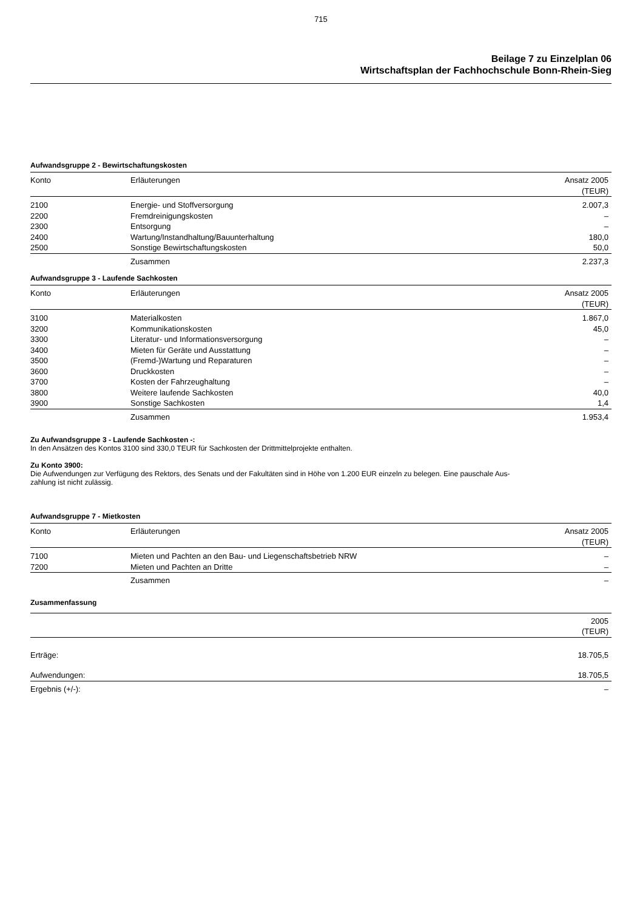715
Beilage 7 zu Einzelplan 06
Wirtschaftsplan der Fachhochschule Bonn-Rhein-Sieg
Aufwandsgruppe 2 - Bewirtschaftungskosten
| Konto | Erläuterungen | Ansatz 2005 (TEUR) |
| --- | --- | --- |
| 2100 | Energie- und Stoffversorgung | 2.007,3 |
| 2200 | Fremdreinigungskosten | – |
| 2300 | Entsorgung | – |
| 2400 | Wartung/Instandhaltung/Bauunterhaltung | 180,0 |
| 2500 | Sonstige Bewirtschaftungskosten | 50,0 |
| | Zusammen | 2.237,3 |
Aufwandsgruppe 3 - Laufende Sachkosten
| Konto | Erläuterungen | Ansatz 2005 (TEUR) |
| --- | --- | --- |
| 3100 | Materialkosten | 1.867,0 |
| 3200 | Kommunikationskosten | 45,0 |
| 3300 | Literatur- und Informationsversorgung | – |
| 3400 | Mieten für Geräte und Ausstattung | – |
| 3500 | (Fremd-)Wartung und Reparaturen | – |
| 3600 | Druckkosten | – |
| 3700 | Kosten der Fahrzeughaltung | – |
| 3800 | Weitere laufende Sachkosten | 40,0 |
| 3900 | Sonstige Sachkosten | 1,4 |
| | Zusammen | 1.953,4 |
Zu Aufwandsgruppe 3 - Laufende Sachkosten -:
In den Ansätzen des Kontos 3100 sind 330,0 TEUR für Sachkosten der Drittmittelprojekte enthalten.
Zu Konto 3900:
Die Aufwendungen zur Verfügung des Rektors, des Senats und der Fakultäten sind in Höhe von 1.200 EUR einzeln zu belegen. Eine pauschale Aus-
zahlung ist nicht zulässig.
Aufwandsgruppe 7 - Mietkosten
| Konto | Erläuterungen | Ansatz 2005 (TEUR) |
| --- | --- | --- |
| 7100 | Mieten und Pachten an den Bau- und Liegenschaftsbetrieb NRW | – |
| 7200 | Mieten und Pachten an Dritte | – |
| | Zusammen | – |
Zusammenfassung
| | 2005 (TEUR) |
| --- | --- |
| Erträge: | 18.705,5 |
| Aufwendungen: | 18.705,5 |
| Ergebnis (+/-): | – |